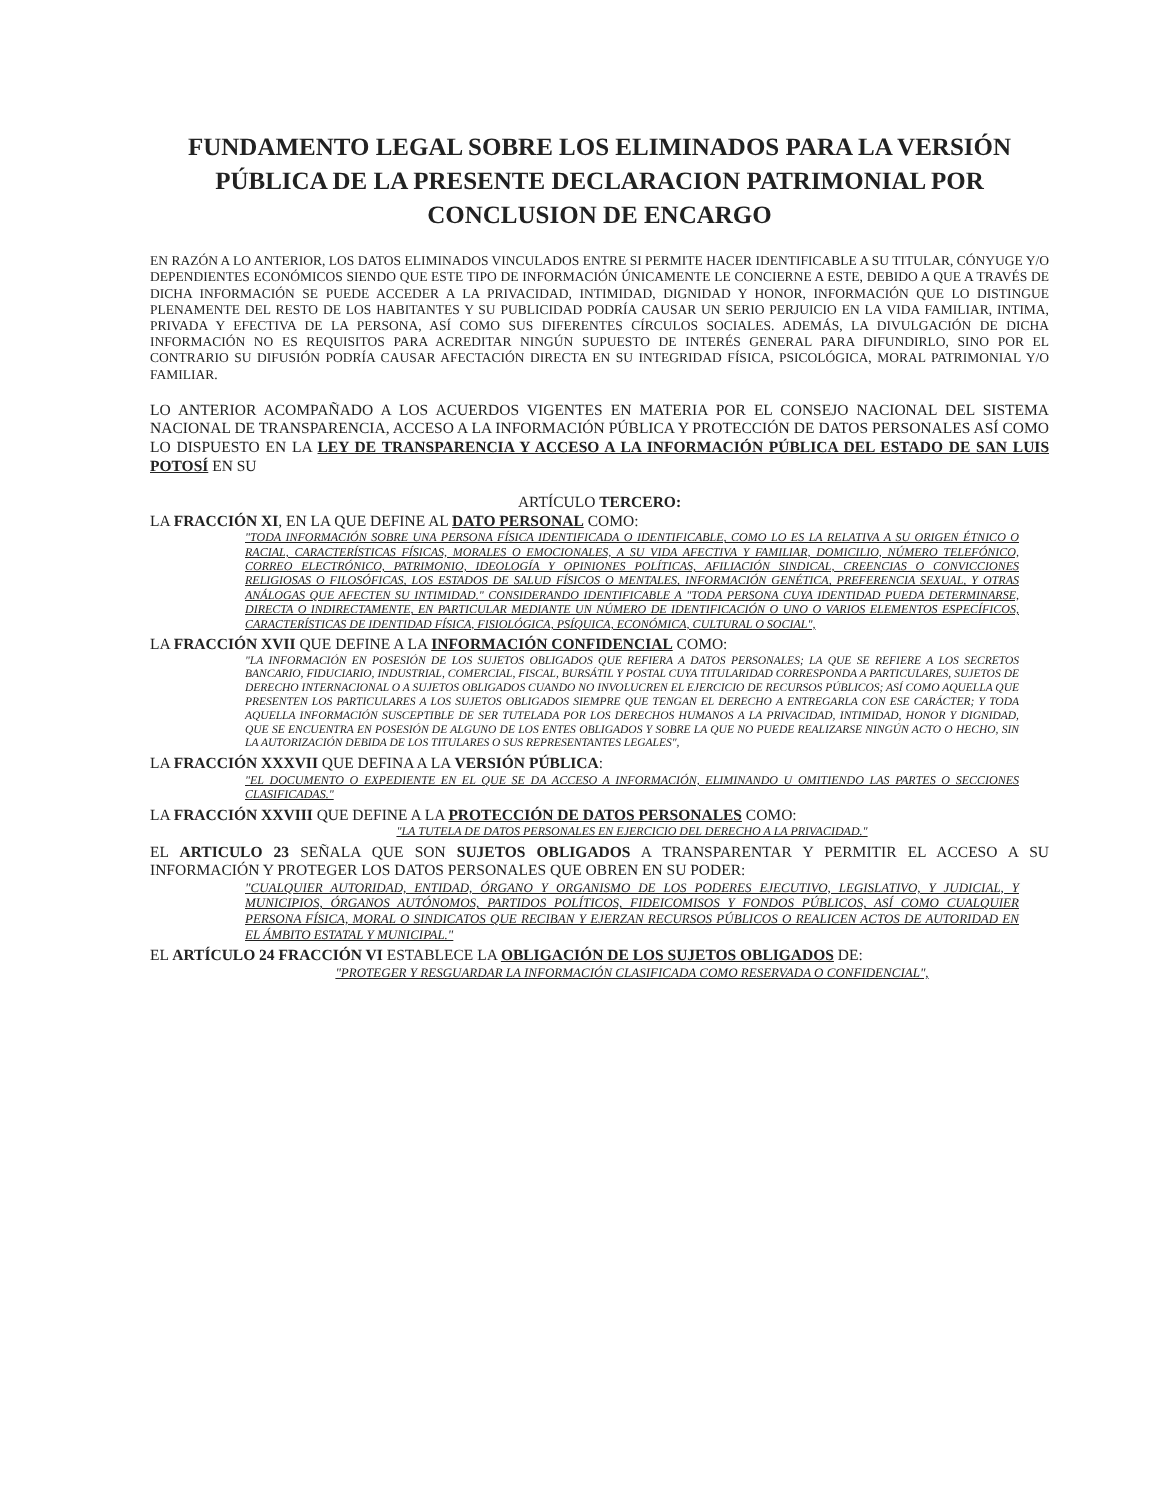FUNDAMENTO LEGAL SOBRE LOS ELIMINADOS PARA LA VERSIÓN PÚBLICA DE LA PRESENTE DECLARACION PATRIMONIAL POR CONCLUSION DE ENCARGO
EN RAZÓN A LO ANTERIOR, LOS DATOS ELIMINADOS VINCULADOS ENTRE SI PERMITE HACER IDENTIFICABLE A SU TITULAR, CÓNYUGE Y/O DEPENDIENTES ECONÓMICOS SIENDO QUE ESTE TIPO DE INFORMACIÓN ÚNICAMENTE LE CONCIERNE A ESTE, DEBIDO A QUE A TRAVÉS DE DICHA INFORMACIÓN SE PUEDE ACCEDER A LA PRIVACIDAD, INTIMIDAD, DIGNIDAD Y HONOR, INFORMACIÓN QUE LO DISTINGUE PLENAMENTE DEL RESTO DE LOS HABITANTES Y SU PUBLICIDAD PODRÍA CAUSAR UN SERIO PERJUICIO EN LA VIDA FAMILIAR, INTIMA, PRIVADA Y EFECTIVA DE LA PERSONA, ASÍ COMO SUS DIFERENTES CÍRCULOS SOCIALES. ADEMÁS, LA DIVULGACIÓN DE DICHA INFORMACIÓN NO ES REQUISITOS PARA ACREDITAR NINGÚN SUPUESTO DE INTERÉS GENERAL PARA DIFUNDIRLO, SINO POR EL CONTRARIO SU DIFUSIÓN PODRÍA CAUSAR AFECTACIÓN DIRECTA EN SU INTEGRIDAD FÍSICA, PSICOLÓGICA, MORAL PATRIMONIAL Y/O FAMILIAR.
LO ANTERIOR ACOMPAÑADO A LOS ACUERDOS VIGENTES EN MATERIA POR EL CONSEJO NACIONAL DEL SISTEMA NACIONAL DE TRANSPARENCIA, ACCESO A LA INFORMACIÓN PÚBLICA Y PROTECCIÓN DE DATOS PERSONALES ASÍ COMO LO DISPUESTO EN LA LEY DE TRANSPARENCIA Y ACCESO A LA INFORMACIÓN PÚBLICA DEL ESTADO DE SAN LUIS POTOSÍ EN SU
ARTÍCULO TERCERO:
LA FRACCIÓN XI, EN LA QUE DEFINE AL DATO PERSONAL COMO:
"TODA INFORMACIÓN SOBRE UNA PERSONA FÍSICA IDENTIFICADA O IDENTIFICABLE, COMO LO ES LA RELATIVA A SU ORIGEN ÉTNICO O RACIAL, CARACTERÍSTICAS FÍSICAS, MORALES O EMOCIONALES, A SU VIDA AFECTIVA Y FAMILIAR, DOMICILIO, NÚMERO TELEFÓNICO, CORREO ELECTRÓNICO, PATRIMONIO, IDEOLOGÍA Y OPINIONES POLÍTICAS, AFILIACIÓN SINDICAL, CREENCIAS O CONVICCIONES RELIGIOSAS O FILOSÓFICAS, LOS ESTADOS DE SALUD FÍSICOS O MENTALES, INFORMACIÓN GENÉTICA, PREFERENCIA SEXUAL, Y OTRAS ANÁLOGAS QUE AFECTEN SU INTIMIDAD." CONSIDERANDO IDENTIFICABLE A "TODA PERSONA CUYA IDENTIDAD PUEDA DETERMINARSE, DIRECTA O INDIRECTAMENTE, EN PARTICULAR MEDIANTE UN NÚMERO DE IDENTIFICACIÓN O UNO O VARIOS ELEMENTOS ESPECÍFICOS, CARACTERÍSTICAS DE IDENTIDAD FÍSICA, FISIOLÓGICA, PSÍQUICA, ECONÓMICA, CULTURAL O SOCIAL",
LA FRACCIÓN XVII QUE DEFINE A LA INFORMACIÓN CONFIDENCIAL COMO:
"LA INFORMACIÓN EN POSESIÓN DE LOS SUJETOS OBLIGADOS QUE REFIERA A DATOS PERSONALES; LA QUE SE REFIERE A LOS SECRETOS BANCARIO, FIDUCIARIO, INDUSTRIAL, COMERCIAL, FISCAL, BURSÁTIL Y POSTAL CUYA TITULARIDAD CORRESPONDA A PARTICULARES, SUJETOS DE DERECHO INTERNACIONAL O A SUJETOS OBLIGADOS CUANDO NO INVOLUCREN EL EJERCICIO DE RECURSOS PÚBLICOS; ASÍ COMO AQUELLA QUE PRESENTEN LOS PARTICULARES A LOS SUJETOS OBLIGADOS SIEMPRE QUE TENGAN EL DERECHO A ENTREGARLA CON ESE CARÁCTER; Y TODA AQUELLA INFORMACIÓN SUSCEPTIBLE DE SER TUTELADA POR LOS DERECHOS HUMANOS A LA PRIVACIDAD, INTIMIDAD, HONOR Y DIGNIDAD, QUE SE ENCUENTRA EN POSESIÓN DE ALGUNO DE LOS ENTES OBLIGADOS Y SOBRE LA QUE NO PUEDE REALIZARSE NINGÚN ACTO O HECHO, SIN LA AUTORIZACIÓN DEBIDA DE LOS TITULARES O SUS REPRESENTANTES LEGALES",
LA FRACCIÓN XXXVII QUE DEFINA A LA VERSIÓN PÚBLICA:
"EL DOCUMENTO O EXPEDIENTE EN EL QUE SE DA ACCESO A INFORMACIÓN, ELIMINANDO U OMITIENDO LAS PARTES O SECCIONES CLASIFICADAS."
LA FRACCIÓN XXVIII QUE DEFINE A LA PROTECCIÓN DE DATOS PERSONALES COMO:
"LA TUTELA DE DATOS PERSONALES EN EJERCICIO DEL DERECHO A LA PRIVACIDAD."
EL ARTICULO 23 SEÑALA QUE SON SUJETOS OBLIGADOS A TRANSPARENTAR Y PERMITIR EL ACCESO A SU INFORMACIÓN Y PROTEGER LOS DATOS PERSONALES QUE OBREN EN SU PODER:
"CUALQUIER AUTORIDAD, ENTIDAD, ÓRGANO Y ORGANISMO DE LOS PODERES EJECUTIVO, LEGISLATIVO, Y JUDICIAL, Y MUNICIPIOS, ÓRGANOS AUTÓNOMOS, PARTIDOS POLÍTICOS, FIDEICOMISOS Y FONDOS PÚBLICOS, ASÍ COMO CUALQUIER PERSONA FÍSICA, MORAL O SINDICATOS QUE RECIBAN Y EJERZAN RECURSOS PÚBLICOS O REALICEN ACTOS DE AUTORIDAD EN EL ÁMBITO ESTATAL Y MUNICIPAL."
EL ARTÍCULO 24 FRACCIÓN VI ESTABLECE LA OBLIGACIÓN DE LOS SUJETOS OBLIGADOS DE:
"PROTEGER Y RESGUARDAR LA INFORMACIÓN CLASIFICADA COMO RESERVADA O CONFIDENCIAL",